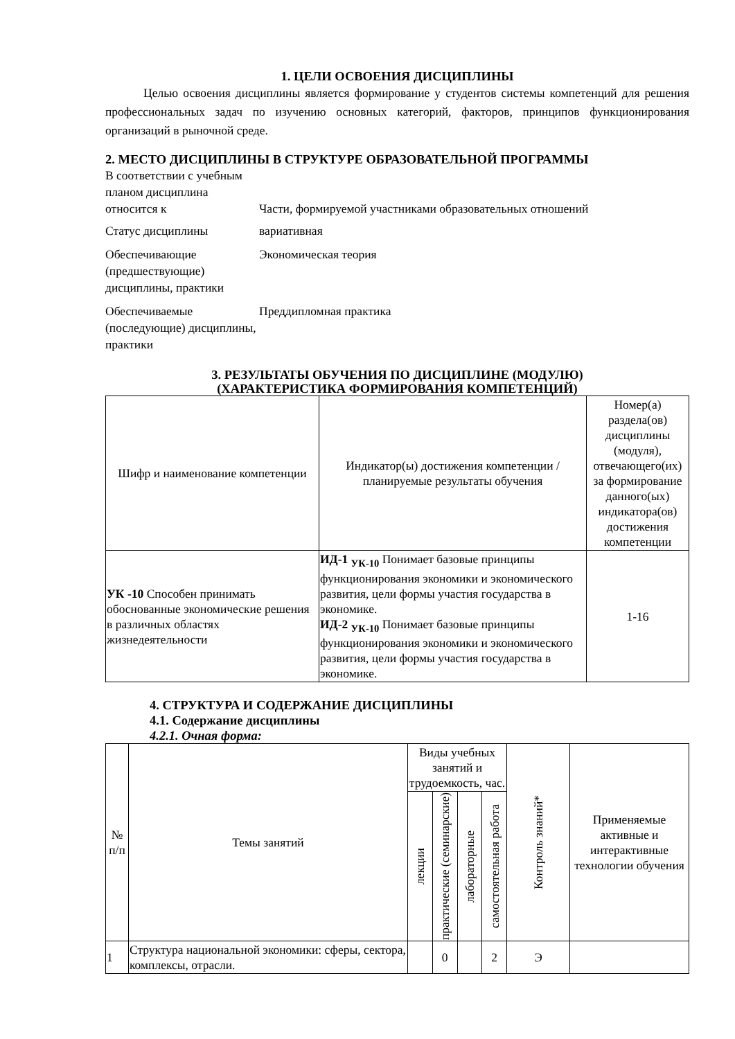1. ЦЕЛИ ОСВОЕНИЯ ДИСЦИПЛИНЫ
Целью освоения дисциплины является формирование у студентов системы компетенций для решения профессиональных задач по изучению основных категорий, факторов, принципов функционирования организаций в рыночной среде.
2. МЕСТО ДИСЦИПЛИНЫ В СТРУКТУРЕ ОБРАЗОВАТЕЛЬНОЙ ПРОГРАММЫ
| В соответствии с учебным планом дисциплина относится к | Части, формируемой участниками образовательных отношений |
| Статус дисциплины | вариативная |
| Обеспечивающие (предшествующие) дисциплины, практики | Экономическая теория |
| Обеспечиваемые (последующие) дисциплины, практики | Преддипломная практика |
3. РЕЗУЛЬТАТЫ ОБУЧЕНИЯ ПО ДИСЦИПЛИНЕ (МОДУЛЮ)
(ХАРАКТЕРИСТИКА ФОРМИРОВАНИЯ КОМПЕТЕНЦИЙ)
| Шифр и наименование компетенции | Индикатор(ы) достижения компетенции / планируемые результаты обучения | Номер(а) раздела(ов) дисциплины (модуля), отвечающего(их) за формирование данного(ых) индикатора(ов) достижения компетенции |
| --- | --- | --- |
| УК -10 Способен принимать обоснованные экономические решения в различных областях жизнедеятельности | ИД-1 <sub>УК-10</sub> Понимает базовые принципы функционирования экономики и экономического развития, цели формы участия государства в экономике. ИД-2 <sub>УК-10</sub> Понимает базовые принципы функционирования экономики и экономического развития, цели формы участия государства в экономике. | 1-16 |
4. СТРУКТУРА И СОДЕРЖАНИЕ ДИСЦИПЛИНЫ
4.1. Содержание дисциплины
4.2.1. Очная форма:
| № п/п | Темы занятий | Виды учебных занятий и трудоемкость, час. | | | | Контроль знаний* | Применяемые активные и интерактивные технологии обучения |
| --- | --- | --- | --- | --- | --- | --- | --- |
| | | лекции | практические (семинарские) | лабораторные | самостоятельная работа | | |
| 1 | Структура национальной экономики: сферы, сектора, комплексы, отрасли. | | 0 | | 2 | Э | |